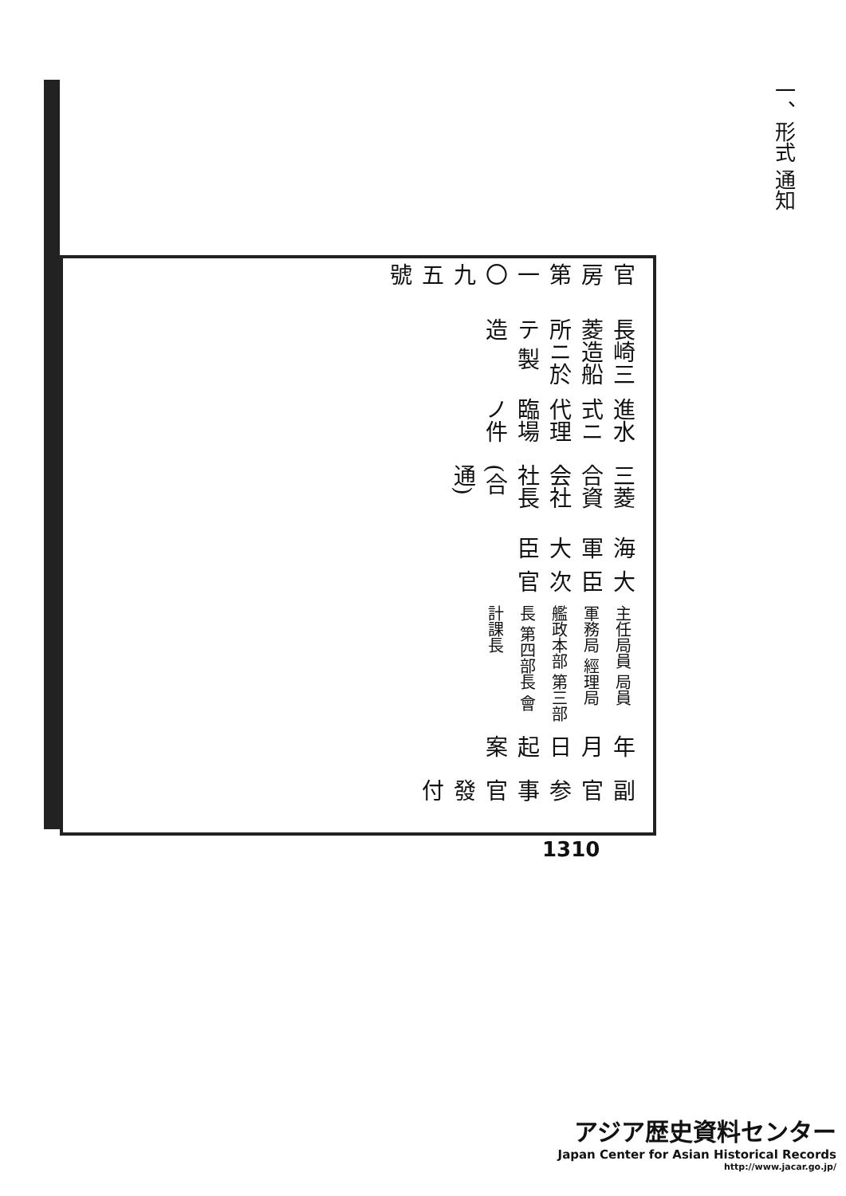一、形式 通知
副官 参事官 發付
年 月 日 起案
主任局員 局員 軍務局 經理局 艦政本部 第三部長 第四部長 會計課長
大臣 次官
海軍大臣
三菱合資会社社長 (合通)
進水式ニ代理臨場ノ件
長崎三菱造船所ニ於テ 製造
官房第一〇九五號
1310
アジア歴史資料センター
Japan Center for Asian Historical Records
http://www.jacar.go.jp/